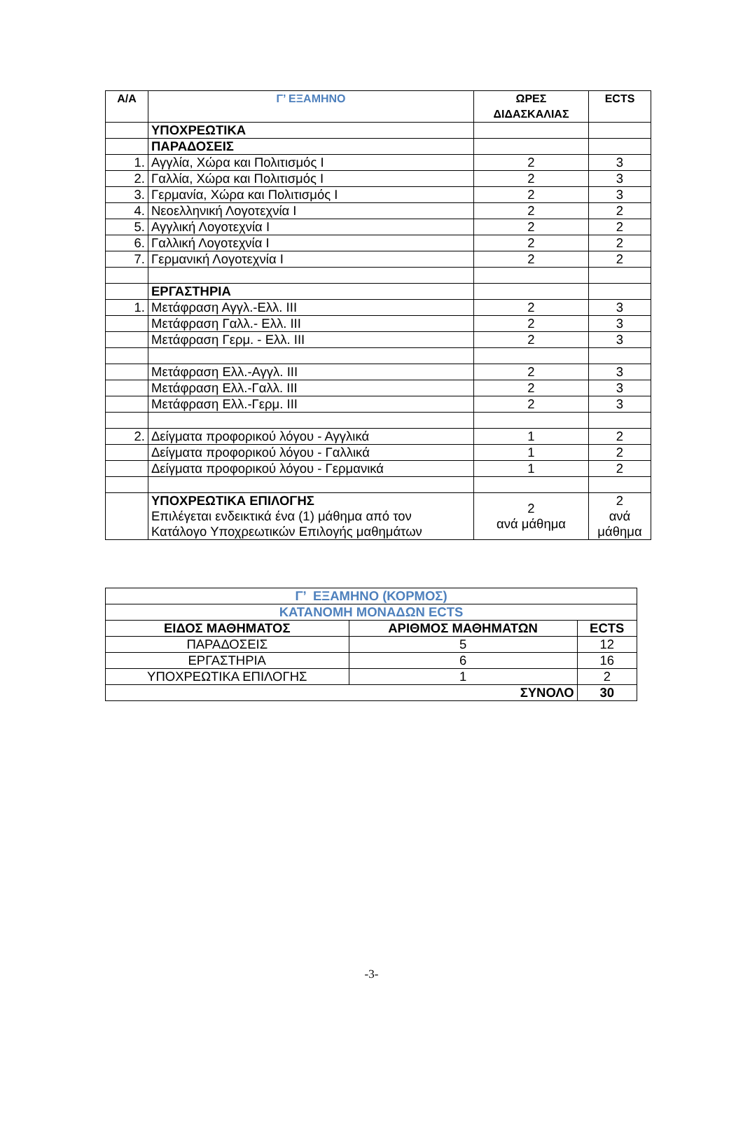| Α/Α | Γ’ ΕΞΑΜΗΝΟ | ΩΡΕΣ ΔΙΔΑΣΚΑΛΙΑΣ | ECTS |
| --- | --- | --- | --- |
| | ΥΠΟΧΡΕΩΤΙΚΑ | | |
| | ΠΑΡΑΔΟΣΕΙΣ | | |
| 1. | Αγγλία, Χώρα και Πολιτισμός Ι | 2 | 3 |
| 2. | Γαλλία, Χώρα και Πολιτισμός Ι | 2 | 3 |
| 3. | Γερμανία, Χώρα και Πολιτισμός Ι | 2 | 3 |
| 4. | Νεοελληνική Λογοτεχνία Ι | 2 | 2 |
| 5. | Αγγλική Λογοτεχνία Ι | 2 | 2 |
| 6. | Γαλλική Λογοτεχνία Ι | 2 | 2 |
| 7. | Γερμανική Λογοτεχνία Ι | 2 | 2 |
| | ΕΡΓΑΣΤΗΡΙΑ | | |
| 1. | Μετάφραση Αγγλ.-Ελλ. ΙΙΙ | 2 | 3 |
| | Μετάφραση Γαλλ.- Ελλ. ΙΙΙ | 2 | 3 |
| | Μετάφραση Γερμ. - Ελλ. ΙΙΙ | 2 | 3 |
| | Μετάφραση Ελλ.-Αγγλ. ΙΙΙ | 2 | 3 |
| | Μετάφραση Ελλ.-Γαλλ. ΙΙΙ | 2 | 3 |
| | Μετάφραση Ελλ.-Γερμ. ΙΙΙ | 2 | 3 |
| 2. | Δείγματα προφορικού λόγου - Αγγλικά | 1 | 2 |
| | Δείγματα προφορικού λόγου - Γαλλικά | 1 | 2 |
| | Δείγματα προφορικού λόγου - Γερμανικά | 1 | 2 |
| | ΥΠΟΧΡΕΩΤΙΚΑ ΕΠΙΛΟΓΗΣ Επιλέγεται ενδεικτικά ένα (1) μάθημα από τον Κατάλογο Υποχρεωτικών Επιλογής μαθημάτων | 2 ανά μάθημα | 2 ανά μάθημα |
| Γ’ ΕΞΑΜΗΝΟ (ΚΟΡΜΟΣ) | | |
| ΚΑΤΑΝΟΜΗ ΜΟΝΑΔΩΝ ECTS | | |
| ΕΙΔΟΣ ΜΑΘΗΜΑΤΟΣ | ΑΡΙΘΜΟΣ ΜΑΘΗΜΑΤΩΝ | ECTS |
| ΠΑΡΑΔΟΣΕΙΣ | 5 | 12 |
| ΕΡΓΑΣΤΗΡΙΑ | 6 | 16 |
| ΥΠΟΧΡΕΩΤΙΚΑ ΕΠΙΛΟΓΗΣ | 1 | 2 |
| ΣΥΝΟΛΟ | | 30 |
-3-